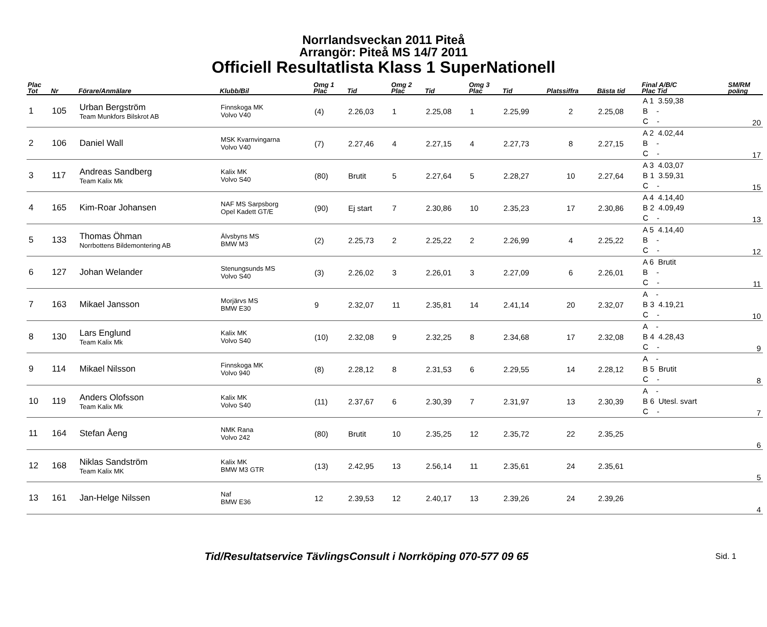Norrlandsveckan 2011 Piteå
Arrangör: Piteå MS 14/7 2011
Officiell Resultatlista Klass 1 SuperNationell
| Plac Tot | Nr | Förare/Anmälare | Klubb/Bil | Omg 1 Plac | Tid | Omg 2 Plac | Tid | Omg 3 Plac | Tid | Platssiffra | Bästa tid | Final A/B/C Plac Tid | SM/RM poäng |
| --- | --- | --- | --- | --- | --- | --- | --- | --- | --- | --- | --- | --- | --- |
| 1 | 105 | Urban Bergström Team Munkfors Bilskrot AB | Finnskoga MK Volvo V40 | (4) | 2.26,03 | 1 | 2.25,08 | 1 | 2.25,99 | 2 | 2.25,08 | A 1 3.59,38 B - C - | 20 |
| 2 | 106 | Daniel Wall | MSK Kvarnvingarna Volvo V40 | (7) | 2.27,46 | 4 | 2.27,15 | 4 | 2.27,73 | 8 | 2.27,15 | A 2 4.02,44 B - C - | 17 |
| 3 | 117 | Andreas Sandberg Team Kalix Mk | Kalix MK Volvo S40 | (80) | Brutit | 5 | 2.27,64 | 5 | 2.28,27 | 10 | 2.27,64 | A 3 4.03,07 B 1 3.59,31 C - | 15 |
| 4 | 165 | Kim-Roar Johansen | NAF MS Sarpsborg Opel Kadett GT/E | (90) | Ej start | 7 | 2.30,86 | 10 | 2.35,23 | 17 | 2.30,86 | A 4 4.14,40 B 2 4.09,49 C - | 13 |
| 5 | 133 | Thomas Öhman Norrbottens Bildemontering AB | Älvsbyns MS BMW M3 | (2) | 2.25,73 | 2 | 2.25,22 | 2 | 2.26,99 | 4 | 2.25,22 | A 5 4.14,40 B - C - | 12 |
| 6 | 127 | Johan Welander | Stenungsunds MS Volvo S40 | (3) | 2.26,02 | 3 | 2.26,01 | 3 | 2.27,09 | 6 | 2.26,01 | A 6 Brutit B - C - | 11 |
| 7 | 163 | Mikael Jansson | Morjärvs MS BMW E30 | 9 | 2.32,07 | 11 | 2.35,81 | 14 | 2.41,14 | 20 | 2.32,07 | A - B 3 4.19,21 C - | 10 |
| 8 | 130 | Lars Englund Team Kalix Mk | Kalix MK Volvo S40 | (10) | 2.32,08 | 9 | 2.32,25 | 8 | 2.34,68 | 17 | 2.32,08 | A - B 4 4.28,43 C - | 9 |
| 9 | 114 | Mikael Nilsson | Finnskoga MK Volvo 940 | (8) | 2.28,12 | 8 | 2.31,53 | 6 | 2.29,55 | 14 | 2.28,12 | A - B 5 Brutit C - | 8 |
| 10 | 119 | Anders Olofsson Team Kalix Mk | Kalix MK Volvo S40 | (11) | 2.37,67 | 6 | 2.30,39 | 7 | 2.31,97 | 13 | 2.30,39 | A - B 6 Utesl. svart C - | 7 |
| 11 | 164 | Stefan Åeng | NMK Rana Volvo 242 | (80) | Brutit | 10 | 2.35,25 | 12 | 2.35,72 | 22 | 2.35,25 | | 6 |
| 12 | 168 | Niklas Sandström Team Kalix MK | Kalix MK BMW M3 GTR | (13) | 2.42,95 | 13 | 2.56,14 | 11 | 2.35,61 | 24 | 2.35,61 | | 5 |
| 13 | 161 | Jan-Helge Nilssen | Naf BMW E36 | 12 | 2.39,53 | 12 | 2.40,17 | 13 | 2.39,26 | 24 | 2.39,26 | | 4 |
Tid/Resultatservice TävlingsConsult i Norrköping 070-577 09 65 Sid. 1